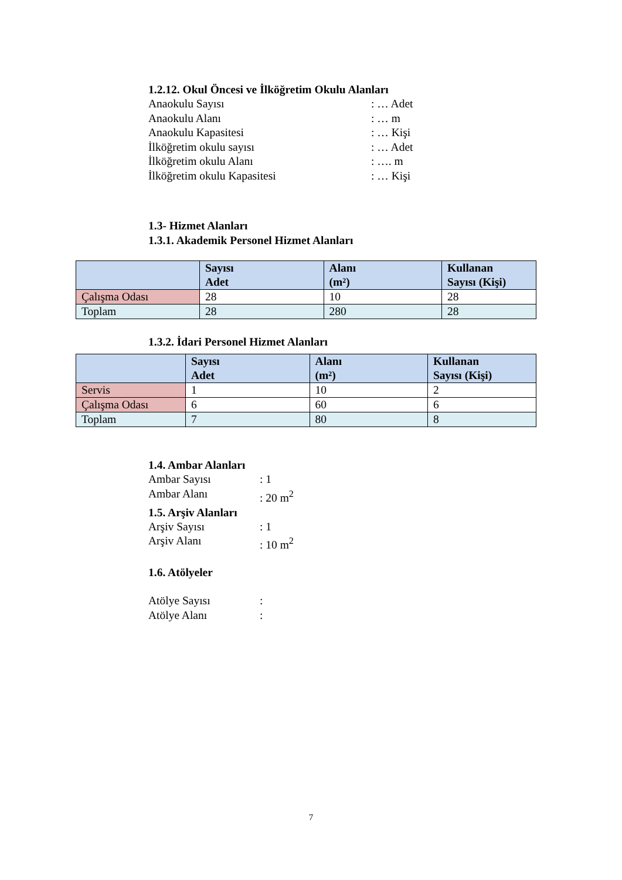1.2.12. Okul Öncesi ve İlköğretim Okulu Alanları
Anaokulu Sayısı: … Adet
Anaokulu Alanı: … m
Anaokulu Kapasitesi: … Kişi
İlköğretim okulu sayısı: … Adet
İlköğretim okulu Alanı: …. m
İlköğretim okulu Kapasitesi: … Kişi
1.3- Hizmet Alanları
1.3.1. Akademik Personel Hizmet Alanları
| | Sayısı Adet | Alanı (m²) | Kullanan Sayısı (Kişi) |
| --- | --- | --- | --- |
| Çalışma Odası | 28 | 10 | 28 |
| Toplam | 28 | 280 | 28 |
1.3.2. İdari Personel Hizmet Alanları
| | Sayısı Adet | Alanı (m²) | Kullanan Sayısı (Kişi) |
| --- | --- | --- | --- |
| Servis | 1 | 10 | 2 |
| Çalışma Odası | 6 | 60 | 6 |
| Toplam | 7 | 80 | 8 |
1.4. Ambar Alanları
Ambar Sayısı: 1
Ambar Alanı: 20 m<sup>2</sup>
1.5. Arşiv Alanları
Arşiv Sayısı: 1
Arşiv Alanı: 10 m<sup>2</sup>
1.6. Atölyeler
Atölye Sayısı:
Atölye Alanı:
7